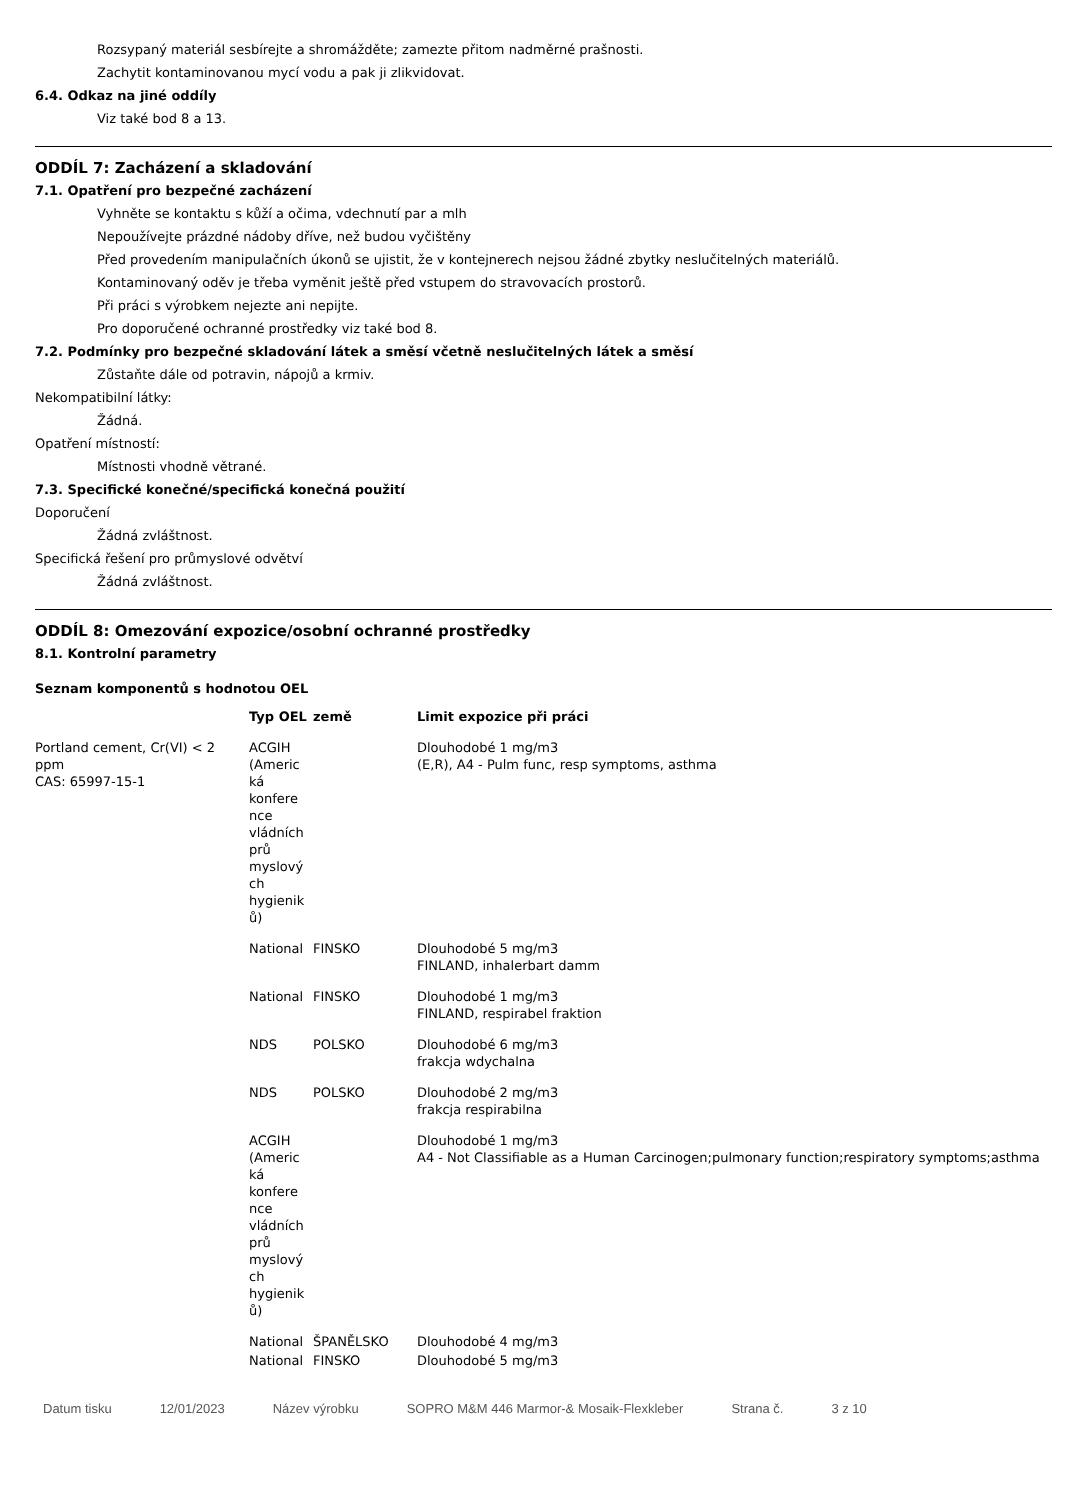Rozsypaný materiál sesbírejte a shromážděte; zamezte přitom nadměrné prašnosti.
Zachytit kontaminovanou mycí vodu a pak ji zlikvidovat.
6.4. Odkaz na jiné oddíly
Viz také bod 8 a 13.
ODDÍL 7: Zacházení a skladování
7.1. Opatření pro bezpečné zacházení
Vyhněte se kontaktu s kůží a očima, vdechnutí par a mlh
Nepoužívejte prázdné nádoby dříve, než budou vyčištěny
Před provedením manipulačních úkonů se ujistit, že v kontejnerech nejsou žádné zbytky neslučitelných materiálů.
Kontaminovaný oděv je třeba vyměnit ještě před vstupem do stravovacích prostorů.
Při práci s výrobkem nejezte ani nepijte.
Pro doporučené ochranné prostředky viz také bod 8.
7.2. Podmínky pro bezpečné skladování látek a směsí včetně neslučitelných látek a směsí
Zůstaňte dále od potravin, nápojů a krmiv.
Nekompatibilní látky:
Žádná.
Opatření místností:
Místnosti vhodně větrané.
7.3. Specifické konečné/specifická konečná použití
Doporučení
Žádná zvláštnost.
Specifická řešení pro průmyslové odvětví
Žádná zvláštnost.
ODDÍL 8: Omezování expozice/osobní ochranné prostředky
8.1. Kontrolní parametry
Seznam komponentů s hodnotou OEL
| | Typ OEL | země | Limit expozice při práci |
| --- | --- | --- | --- |
| Portland cement, Cr(VI) < 2 ppm CAS: 65997-15-1 | ACGIH (Americ ká konfere nce vládních prů myslový ch hygienik ů) | | Dlouhodobé 1 mg/m3 (E,R), A4 - Pulm func, resp symptoms, asthma |
| | National | FINSKO | Dlouhodobé 5 mg/m3 FINLAND, inhalerbart damm |
| | National | FINSKO | Dlouhodobé 1 mg/m3 FINLAND, respirabel fraktion |
| | NDS | POLSKO | Dlouhodobé 6 mg/m3 frakcja wdychalna |
| | NDS | POLSKO | Dlouhodobé 2 mg/m3 frakcja respirabilna |
| | ACGIH (Americ ká konfere nce vládních prů myslový ch hygienik ů) | | Dlouhodobé 1 mg/m3 A4 - Not Classifiable as a Human Carcinogen;pulmonary function;respiratory symptoms;asthma |
| | National | ŠPANĚLSKO | Dlouhodobé 4 mg/m3 |
| | National | FINSKO | Dlouhodobé 5 mg/m3 |
Datum tisku 12/01/2023 Název výrobku SOPRO M&M 446 Marmor-& Mosaik-Flexkleber Strana č. 3 z 10